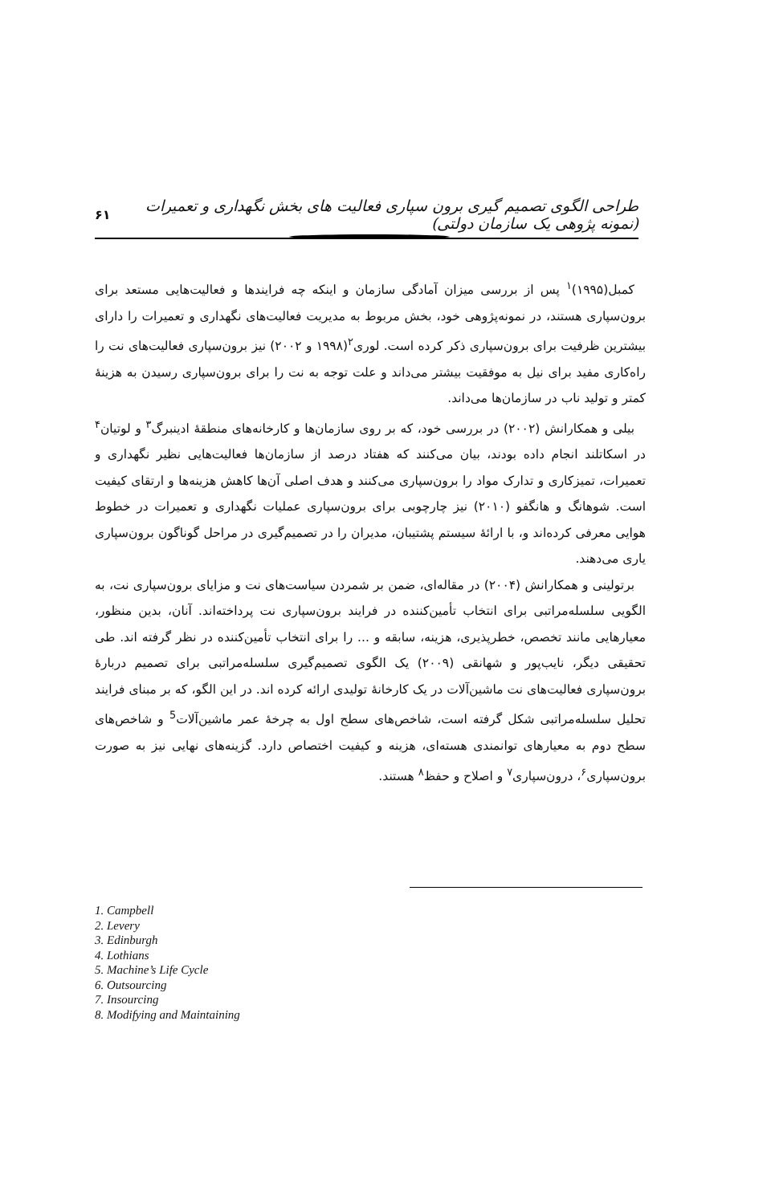طراحی الگوی تصمیم گیری برون سپاری فعالیت های بخش نگهداری و تعمیرات (نمونه پژوهی یک سازمان دولتی) ۶۱
کمبل(۱۹۹۵)<sup>۱</sup> پس از بررسی میزان آمادگی سازمان و اینکه چه فرایندها و فعالیت‌هایی مستعد برای برون‌سپاری هستند، در نمونه‌پژوهی خود، بخش مربوط به مدیریت فعالیت‌های نگهداری و تعمیرات را دارای بیشترین ظرفیت برای برون‌سپاری ذکر کرده است. لوری<sup>۲</sup>(۱۹۹۸ و ۲۰۰۲) نیز برون‌سپاری فعالیت‌های نت را راه‌کاری مفید برای نیل به موفقیت بیشتر می‌داند و علت توجه به نت را برای برون‌سپاری رسیدن به هزینهٔ کمتر و تولید ناب در سازمان‌ها می‌داند.
بیلی و همکارانش (۲۰۰۲) در بررسی خود، که بر روی سازمان‌ها و کارخانه‌های منطقهٔ ادینبرگ<sup>۳</sup> و لوتیان<sup>۴</sup> در اسکاتلند انجام داده بودند، بیان می‌کنند که هفتاد درصد از سازمان‌ها فعالیت‌هایی نظیر نگهداری و تعمیرات، تمیزکاری و تدارک مواد را برون‌سپاری می‌کنند و هدف اصلی آن‌ها کاهش هزینه‌ها و ارتقای کیفیت است. شوهانگ و هانگفو (۲۰۱۰) نیز چارچوبی برای برون‌سپاری عملیات نگهداری و تعمیرات در خطوط هوایی معرفی کرده‌اند و، با ارائهٔ سیستم پشتیبان، مدیران را در تصمیم‌گیری در مراحل گوناگون برون‌سپاری یاری می‌دهند.
برتولینی و همکارانش (۲۰۰۴) در مقاله‌ای، ضمن بر شمردن سیاست‌های نت و مزایای برون‌سپاری نت، به الگویی سلسله‌مراتبی برای انتخاب تأمین‌کننده در فرایند برون‌سپاری نت پرداخته‌اند. آنان، بدین منظور، معیارهایی مانند تخصص، خطرپذیری، هزینه، سابقه و ... را برای انتخاب تأمین‌کننده در نظر گرفته اند. طی تحقیقی دیگر، نایب‌پور و شهانقی (۲۰۰۹) یک الگوی تصمیم‌گیری سلسله‌مراتبی برای تصمیم دربارهٔ برون‌سپاری فعالیت‌های نت ماشین‌آلات در یک کارخانهٔ تولیدی ارائه کرده اند. در این الگو، که بر مبنای فرایند تحلیل سلسله‌مراتبی شکل گرفته است، شاخص‌های سطح اول به چرخهٔ عمر ماشین‌آلات<sup>5</sup> و شاخص‌های سطح دوم به معیارهای توانمندی هسته‌ای، هزینه و کیفیت اختصاص دارد. گزینه‌های نهایی نیز به صورت برون‌سپاری<sup>۶</sup>، درون‌سپاری<sup>۷</sup> و اصلاح و حفظ<sup>۸</sup> هستند.
1. Campbell
2. Levery
3. Edinburgh
4. Lothians
5. Machine’s Life Cycle
6. Outsourcing
7. Insourcing
8. Modifying and Maintaining